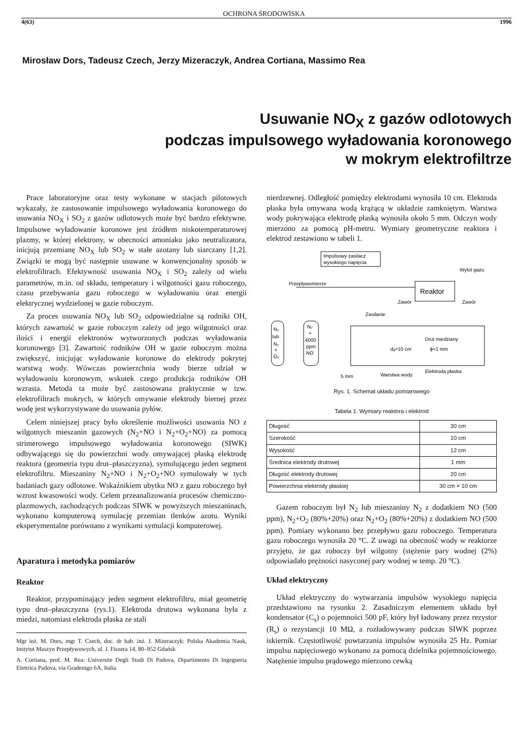OCHRONA ŚRODOWISKA
4(63) 1996
Mirosław Dors, Tadeusz Czech, Jerzy Mizeraczyk, Andrea Cortiana, Massimo Rea
Usuwanie NO<sub>X</sub> z gazów odlotowych
podczas impulsowego wyładowania koronowego
w mokrym elektrofiltrze
Prace laboratoryjne oraz testy wykonane w stacjach pilotowych wykazały, że zastosowanie impulsowego wyładowania koronowego do usuwania NO<sub>X</sub> i SO<sub>2</sub> z gazów odlotowych może być bardzo efektywne. Impulsowe wyładowanie koronowe jest źródłem niskotemperaturowej plazmy, w której elektrony, w obecności amoniaku jako neutralizatora, inicjują przemianę NO<sub>X</sub> lub SO<sub>2</sub> w stałe azotany lub siarczany [1,2]. Związki te mogą być następnie usuwane w konwencjonalny sposób w elektrofiltrach. Efektywność usuwania NO<sub>X</sub> i SO<sub>2</sub> zależy od wielu parametrów, m.in. od składu, temperatury i wilgotności gazu roboczego, czasu przebywania gazu roboczego w wyładowaniu oraz energii elektrycznej wydzielonej w gazie roboczym.
Za proces usuwania NO<sub>X</sub> lub SO<sub>2</sub> odpowiedzialne są rodniki OH, których zawartość w gazie roboczym zależy od jego wilgotności oraz ilości i energii elektronów wytworzonych podczas wyładowania koronowego [3]. Zawartość rodników OH w gazie roboczym można zwiększyć, inicjując wyładowanie koronowe do elektrody pokrytej warstwą wody. Wówczas powierzchnia wody bierze udział w wyładowaniu koronowym, wskutek czego produkcja rodników OH wzrasta. Metoda ta może być zastosowana praktycznie w tzw. elektrofiltrach mokrych, w których omywanie elektrody biernej przez wodę jest wykorzystywane do usuwania pyłów.
Celem niniejszej pracy było określenie możliwości usuwania NO z wilgotnych mieszanin gazowych (N<sub>2</sub>+NO i N<sub>2</sub>+O<sub>2</sub>+NO) za pomocą strimerowego impulsowego wyładowania koronowego (SIWK) odbywającego się do powierzchni wody omywającej płaską elektrodę reaktora (geometria typu drut–płaszczyzna), symulującego jeden segment elektrofiltru. Mieszaniny N<sub>2</sub>+NO i N<sub>2</sub>+O<sub>2</sub>+NO symulowały w tych badaniach gazy odlotowe. Wskaźnikiem ubytku NO z gazu roboczego był wzrost kwasowości wody. Celem przeanalizowania procesów chemiczno-plazmowych, zachodzących podczas SIWK w powyższych mieszaninach, wykonano komputerową symulację przemian tlenków azotu. Wyniki eksperymentalne porównano z wynikami symulacji komputerowej.
Aparatura i metodyka pomiarów
Reaktor
Reaktor, przypominający jeden segment elektrofiltru, miał geometrię typu drut–płaszczyzna (rys.1). Elektroda drutowa wykonana była z miedzi, natomiast elektroda płaska ze stali
Mgr inż. M. Dors, mgr T. Czech, doc. dr hab. inż. J. Mizeraczyk: Polska Akademia Nauk, Instytut Maszyn Przepływowych, ul. J. Fiszera 14, 80–952 Gdańsk
A. Cortiana, prof. M. Rea: Universite Degli Studi Di Padova, Dipartimento Di Ingegneria Elettrica Padova, via Gradenigo 6A, Italia
nierdzewnej. Odległość pomiędzy elektrodami wynosiła 10 cm. Elektroda płaska była omywana wodą krążącą w układzie zamkniętym. Warstwa wody pokrywająca elektrodę płaską wynosiła około 5 mm. Odczyn wody mierzono za pomocą pH-metru. Wymiary geometryczne reaktora i elektrod zestawiono w tabeli 1.
Impulsowy zasilacz
wysokiego napięcia
Wylot gazu
Przepływomierze
Reaktor
Zawór
Zawór
N₂
lub
N₂
+
O₂
N₂
+
4000
ppm
NO
Zasilanie
Drut miedziany
ϕ=1 mm
dg=10 cm
Warstwa wody
Elektroda płaska
5 mm
Rys. 1. Schemat układu pomiarowego
Tabela 1. Wymiary reaktora i elektrod
| Długość | 30 cm |
| Szerokość | 10 cm |
| Wysokość | 12 cm |
| Średnica elektrody drutowej | 1 mm |
| Długość elektrody drutowej | 20 cm |
| Powierzchnia elektrody płaskiej | 30 cm × 10 cm |
Gazem roboczym był N<sub>2</sub> lub mieszaniny N<sub>2</sub> z dodatkiem NO (500 ppm), N<sub>2</sub>+O<sub>2</sub> (80%+20%) oraz N<sub>2</sub>+O<sub>2</sub> (80%+20%) z dodatkiem NO (500 ppm). Pomiary wykonano bez przepływu gazu roboczego. Temperatura gazu roboczego wynosiła 20 °C. Z uwagi na obecność wody w reaktorze przyjęto, że gaz roboczy był wilgotny (stężenie pary wodnej (2%) odpowiadało prężności nasyconej pary wodnej w temp. 20 °C).
Układ elektryczny
Układ elektryczny do wytwarzania impulsów wysokiego napięcia przedstawiono na rysunku 2. Zasadniczym elementem układu był kondensator (C<sub>s</sub>) o pojemności 500 pF, który był ładowany przez rezystor (R<sub>s</sub>) o rezystancji 10 MΩ, a rozładowywany podczas SIWK poprzez iskiernik. Częstotliwość powtarzania impulsów wynosiła 25 Hz. Pomiar impulsu napięciowego wykonano za pomocą dzielnika pojemnościowego. Natężenie impulsu prądowego mierzono cewką